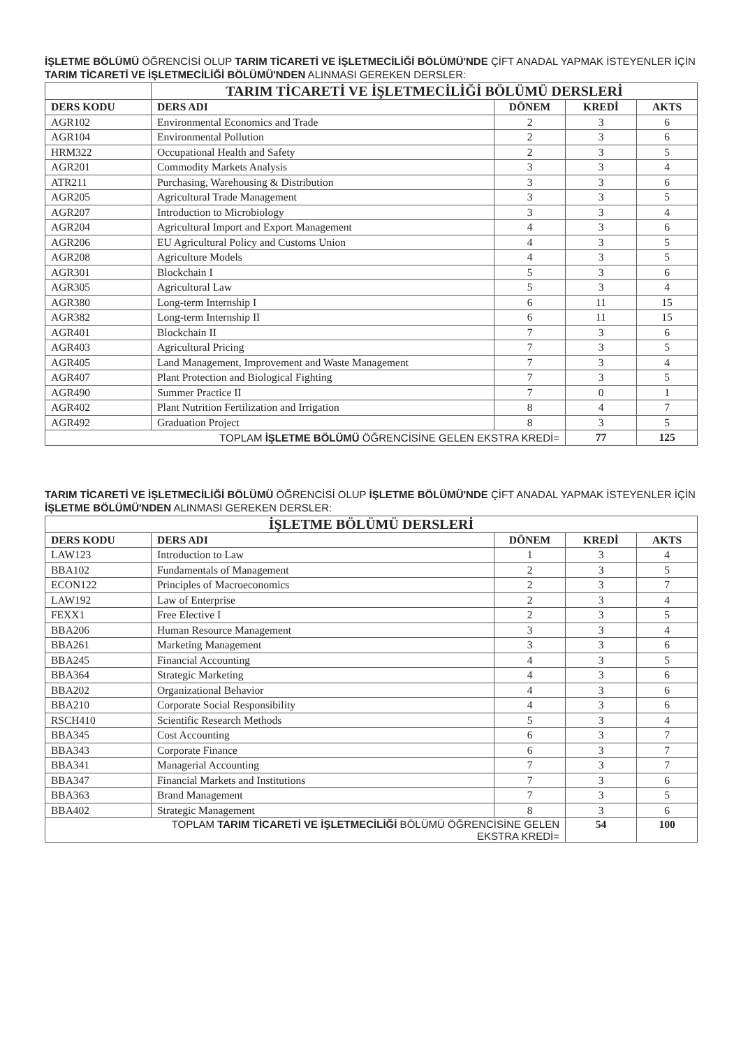İŞLETME BÖLÜMÜ ÖĞRENCİSİ OLUP TARIM TİCARETİ VE İŞLETMECİLİĞİ BÖLÜMÜ'NDE ÇİFT ANADAL YAPMAK İSTEYENLER İÇİN TARIM TİCARETİ VE İŞLETMECİLİĞİ BÖLÜMÜ'NDEN ALINMASI GEREKEN DERSLER:
| | TARIM TİCARETİ VE İŞLETMECİLİĞİ BÖLÜMÜ DERSLERİ | | | |
| --- | --- | --- | --- | --- |
| DERS KODU | DERS ADI | DÖNEM | KREDİ | AKTS |
| AGR102 | Environmental Economics and Trade | 2 | 3 | 6 |
| AGR104 | Environmental Pollution | 2 | 3 | 6 |
| HRM322 | Occupational Health and Safety | 2 | 3 | 5 |
| AGR201 | Commodity Markets Analysis | 3 | 3 | 4 |
| ATR211 | Purchasing, Warehousing & Distribution | 3 | 3 | 6 |
| AGR205 | Agricultural Trade Management | 3 | 3 | 5 |
| AGR207 | Introduction to Microbiology | 3 | 3 | 4 |
| AGR204 | Agricultural Import and Export Management | 4 | 3 | 6 |
| AGR206 | EU Agricultural Policy and Customs Union | 4 | 3 | 5 |
| AGR208 | Agriculture Models | 4 | 3 | 5 |
| AGR301 | Blockchain I | 5 | 3 | 6 |
| AGR305 | Agricultural Law | 5 | 3 | 4 |
| AGR380 | Long-term Internship I | 6 | 11 | 15 |
| AGR382 | Long-term Internship II | 6 | 11 | 15 |
| AGR401 | Blockchain II | 7 | 3 | 6 |
| AGR403 | Agricultural Pricing | 7 | 3 | 5 |
| AGR405 | Land Management, Improvement and Waste Management | 7 | 3 | 4 |
| AGR407 | Plant Protection and Biological Fighting | 7 | 3 | 5 |
| AGR490 | Summer Practice II | 7 | 0 | 1 |
| AGR402 | Plant Nutrition Fertilization and Irrigation | 8 | 4 | 7 |
| AGR492 | Graduation Project | 8 | 3 | 5 |
| TOPLAM İŞLETME BÖLÜMÜ ÖĞRENCİSİNE GELEN EKSTRA KREDİ= | | | 77 | 125 |
TARIM TİCARETİ VE İŞLETMECİLİĞİ BÖLÜMÜ ÖĞRENCİSİ OLUP İŞLETME BÖLÜMÜ'NDE ÇİFT ANADAL YAPMAK İSTEYENLER İÇİN İŞLETME BÖLÜMÜ'NDEN ALINMASI GEREKEN DERSLER:
| İŞLETME BÖLÜMÜ DERSLERİ | | | | |
| --- | --- | --- | --- | --- |
| DERS KODU | DERS ADI | DÖNEM | KREDİ | AKTS |
| LAW123 | Introduction to Law | 1 | 3 | 4 |
| BBA102 | Fundamentals of Management | 2 | 3 | 5 |
| ECON122 | Principles of Macroeconomics | 2 | 3 | 7 |
| LAW192 | Law of Enterprise | 2 | 3 | 4 |
| FEXX1 | Free Elective I | 2 | 3 | 5 |
| BBA206 | Human Resource Management | 3 | 3 | 4 |
| BBA261 | Marketing Management | 3 | 3 | 6 |
| BBA245 | Financial Accounting | 4 | 3 | 5 |
| BBA364 | Strategic Marketing | 4 | 3 | 6 |
| BBA202 | Organizational Behavior | 4 | 3 | 6 |
| BBA210 | Corporate Social Responsibility | 4 | 3 | 6 |
| RSCH410 | Scientific Research Methods | 5 | 3 | 4 |
| BBA345 | Cost Accounting | 6 | 3 | 7 |
| BBA343 | Corporate Finance | 6 | 3 | 7 |
| BBA341 | Managerial Accounting | 7 | 3 | 7 |
| BBA347 | Financial Markets and Institutions | 7 | 3 | 6 |
| BBA363 | Brand Management | 7 | 3 | 5 |
| BBA402 | Strategic Management | 8 | 3 | 6 |
| TOPLAM TARIM TİCARETİ VE İŞLETMECİLİĞİ BÖLÜMÜ ÖĞRENCİSİNE GELEN EKSTRA KREDİ= | | | 54 | 100 |